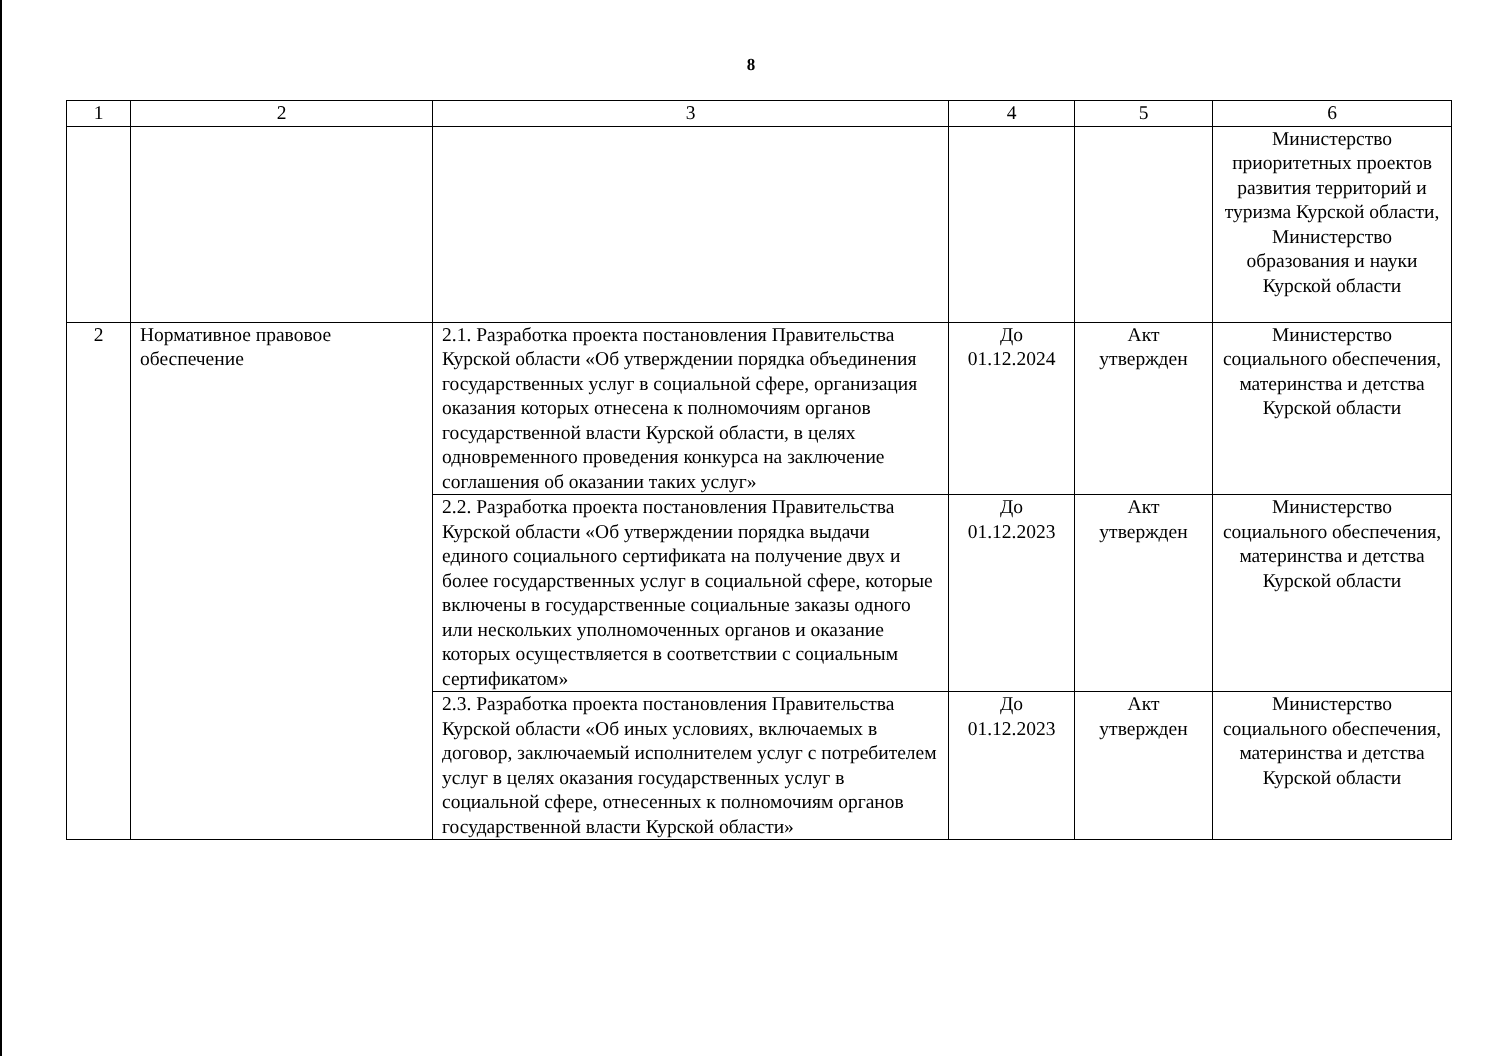8
| 1 | 2 | 3 | 4 | 5 | 6 |
| | | | | | Министерство приоритетных проектов развития территорий и туризма Курской области, Министерство образования и науки Курской области |
| 2 | Нормативное правовое обеспечение | 2.1. Разработка проекта постановления Правительства Курской области «Об утверждении порядка объединения государственных услуг в социальной сфере, организация оказания которых отнесена к полномочиям органов государственной власти Курской области, в целях одновременного проведения конкурса на заключение соглашения об оказании таких услуг» | До 01.12.2024 | Акт утвержден | Министерство социального обеспечения, материнства и детства Курской области |
| | | 2.2. Разработка проекта постановления Правительства Курской области «Об утверждении порядка выдачи единого социального сертификата на получение двух и более государственных услуг в социальной сфере, которые включены в государственные социальные заказы одного или нескольких уполномоченных органов и оказание которых осуществляется в соответствии с социальным сертификатом» | До 01.12.2023 | Акт утвержден | Министерство социального обеспечения, материнства и детства Курской области |
| | | 2.3. Разработка проекта постановления Правительства Курской области «Об иных условиях, включаемых в договор, заключаемый исполнителем услуг с потребителем услуг в целях оказания государственных услуг в социальной сфере, отнесенных к полномочиям органов государственной власти Курской области» | До 01.12.2023 | Акт утвержден | Министерство социального обеспечения, материнства и детства Курской области |